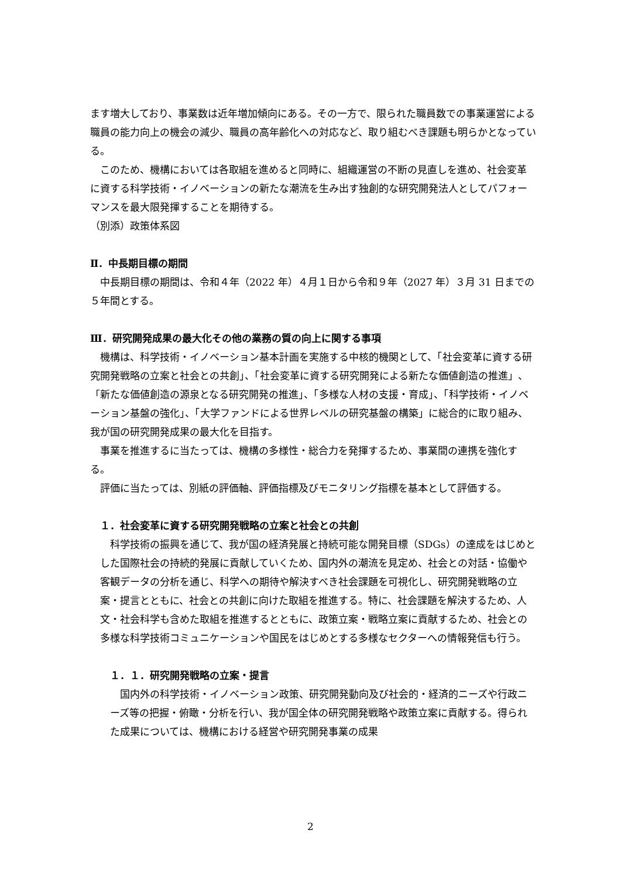ます増大しており、事業数は近年増加傾向にある。その一方で、限られた職員数での事業運営による職員の能力向上の機会の減少、職員の高年齢化への対応など、取り組むべき課題も明らかとなっている。
このため、機構においては各取組を進めると同時に、組織運営の不断の見直しを進め、社会変革に資する科学技術・イノベーションの新たな潮流を生み出す独創的な研究開発法人としてパフォーマンスを最大限発揮することを期待する。
（別添）政策体系図
Ⅱ．中長期目標の期間
中長期目標の期間は、令和４年（2022 年）４月１日から令和９年（2027 年）３月 31 日までの５年間とする。
Ⅲ．研究開発成果の最大化その他の業務の質の向上に関する事項
機構は、科学技術・イノベーション基本計画を実施する中核的機関として、「社会変革に資する研究開発戦略の立案と社会との共創」、「社会変革に資する研究開発による新たな価値創造の推進」、「新たな価値創造の源泉となる研究開発の推進」、「多様な人材の支援・育成」、「科学技術・イノベーション基盤の強化」、「大学ファンドによる世界レベルの研究基盤の構築」に総合的に取り組み、我が国の研究開発成果の最大化を目指す。
事業を推進するに当たっては、機構の多様性・総合力を発揮するため、事業間の連携を強化する。
評価に当たっては、別紙の評価軸、評価指標及びモニタリング指標を基本として評価する。
１．社会変革に資する研究開発戦略の立案と社会との共創
科学技術の振興を通じて、我が国の経済発展と持続可能な開発目標（SDGs）の達成をはじめとした国際社会の持続的発展に貢献していくため、国内外の潮流を見定め、社会との対話・協働や客観データの分析を通じ、科学への期待や解決すべき社会課題を可視化し、研究開発戦略の立案・提言とともに、社会との共創に向けた取組を推進する。特に、社会課題を解決するため、人文・社会科学も含めた取組を推進するとともに、政策立案・戦略立案に貢献するため、社会との多様な科学技術コミュニケーションや国民をはじめとする多様なセクターへの情報発信も行う。
１．１．研究開発戦略の立案・提言
国内外の科学技術・イノベーション政策、研究開発動向及び社会的・経済的ニーズや行政ニーズ等の把握・俯瞰・分析を行い、我が国全体の研究開発戦略や政策立案に貢献する。得られた成果については、機構における経営や研究開発事業の成果
2